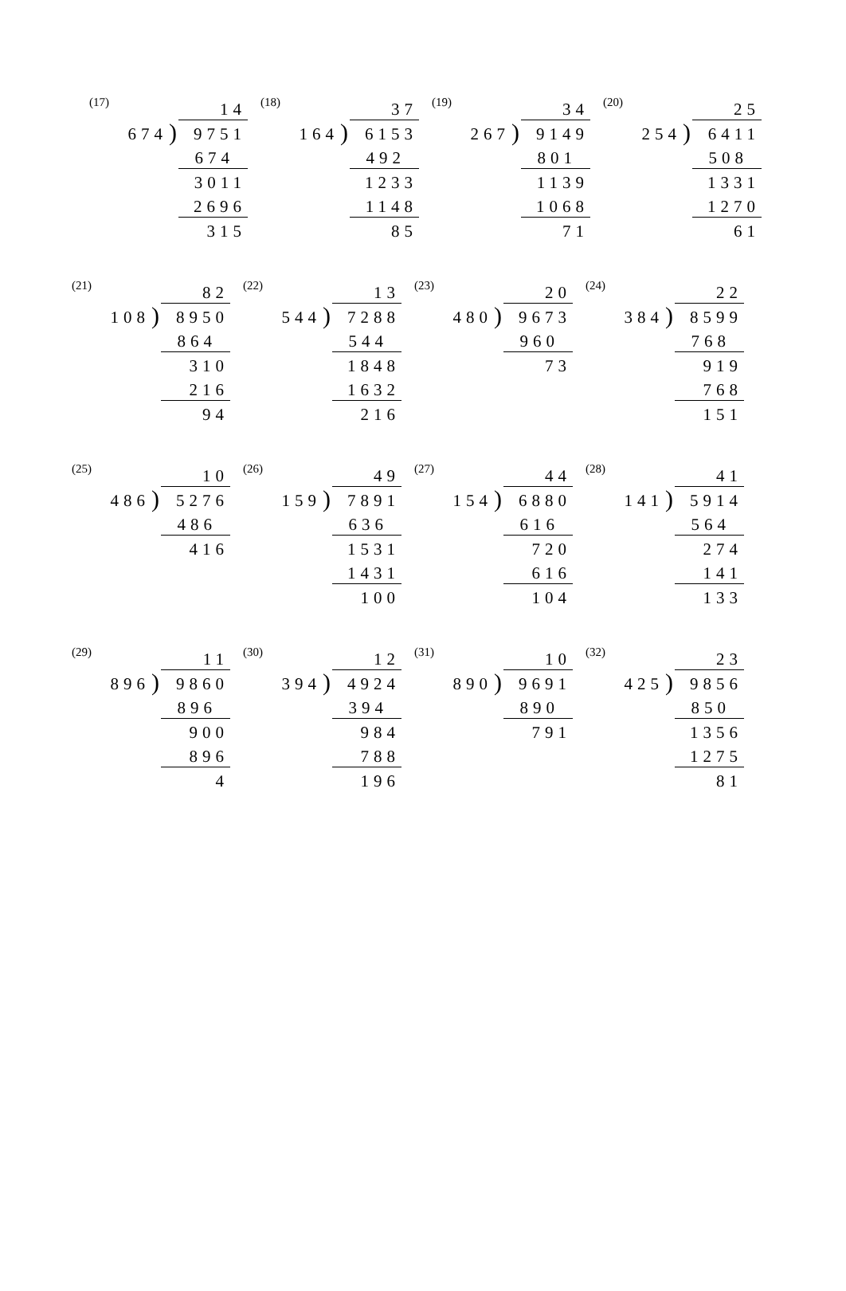(17)
| | | 14 |
| 674 | ) | 9751 |
| | | 674 |
| | | 3011 |
| | | 2696 |
| | | 315 |
(18)
| | | 37 |
| 164 | ) | 6153 |
| | | 492 |
| | | 1233 |
| | | 1148 |
| | | 85 |
(19)
| | | 34 |
| 267 | ) | 9149 |
| | | 801 |
| | | 1139 |
| | | 1068 |
| | | 71 |
(20)
| | | 25 |
| 254 | ) | 6411 |
| | | 508 |
| | | 1331 |
| | | 1270 |
| | | 61 |
(21)
| | | 82 |
| 108 | ) | 8950 |
| | | 864 |
| | | 310 |
| | | 216 |
| | | 94 |
(22)
| | | 13 |
| 544 | ) | 7288 |
| | | 544 |
| | | 1848 |
| | | 1632 |
| | | 216 |
(23)
| | | 20 |
| 480 | ) | 9673 |
| | | 960 |
| | | 73 |
(24)
| | | 22 |
| 384 | ) | 8599 |
| | | 768 |
| | | 919 |
| | | 768 |
| | | 151 |
(25)
| | | 10 |
| 486 | ) | 5276 |
| | | 486 |
| | | 416 |
(26)
| | | 49 |
| 159 | ) | 7891 |
| | | 636 |
| | | 1531 |
| | | 1431 |
| | | 100 |
(27)
| | | 44 |
| 154 | ) | 6880 |
| | | 616 |
| | | 720 |
| | | 616 |
| | | 104 |
(28)
| | | 41 |
| 141 | ) | 5914 |
| | | 564 |
| | | 274 |
| | | 141 |
| | | 133 |
(29)
| | | 11 |
| 896 | ) | 9860 |
| | | 896 |
| | | 900 |
| | | 896 |
| | | 4 |
(30)
| | | 12 |
| 394 | ) | 4924 |
| | | 394 |
| | | 984 |
| | | 788 |
| | | 196 |
(31)
| | | 10 |
| 890 | ) | 9691 |
| | | 890 |
| | | 791 |
(32)
| | | 23 |
| 425 | ) | 9856 |
| | | 850 |
| | | 1356 |
| | | 1275 |
| | | 81 |